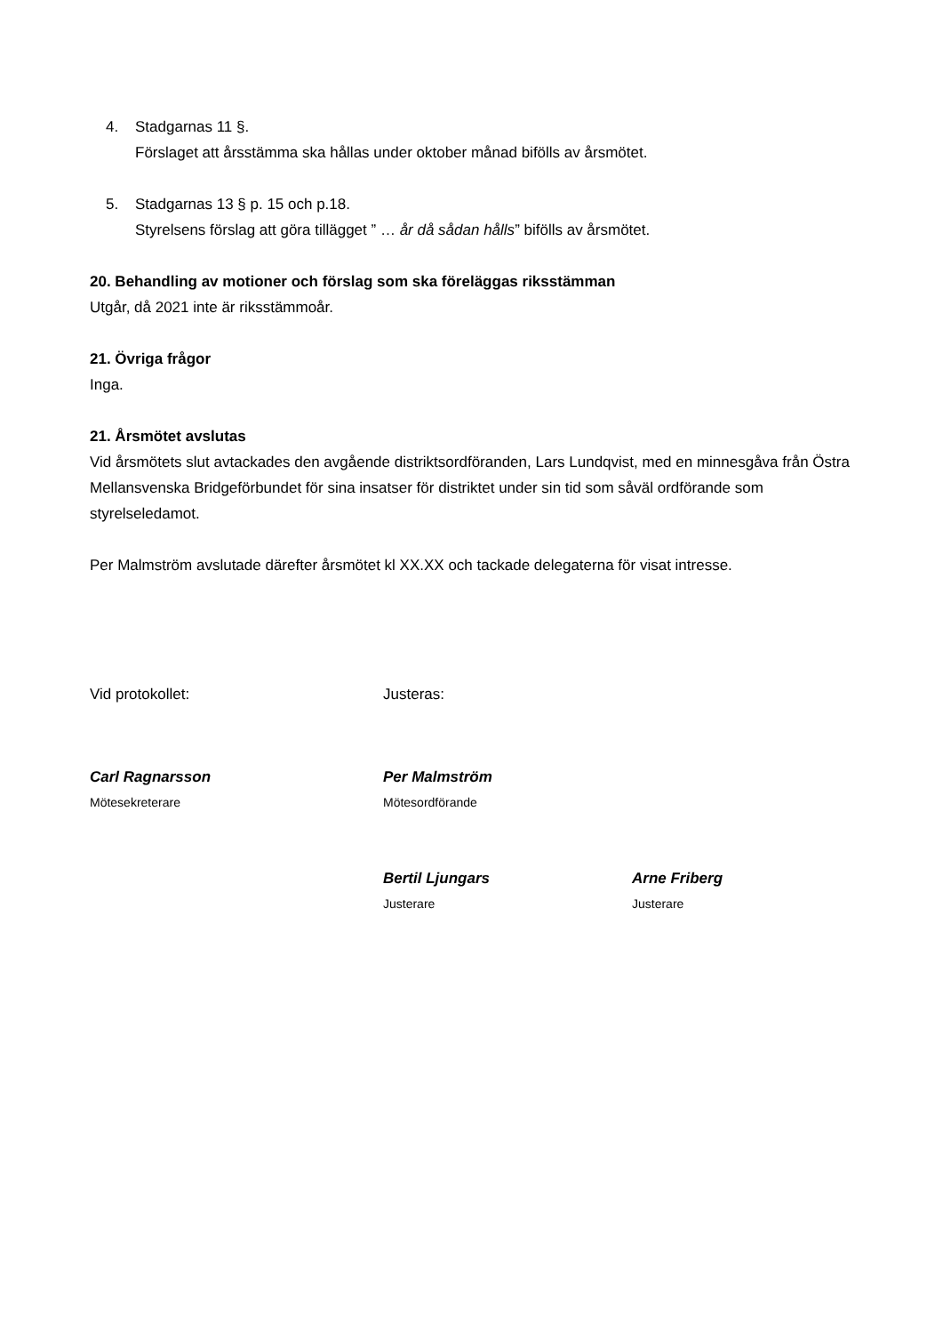4. Stadgarnas 11 §.
Förslaget att årsstämma ska hållas under oktober månad bifölls av årsmötet.
5. Stadgarnas 13 § p. 15 och p.18.
Styrelsens förslag att göra tillägget ” … år då sådan hålls” bifölls av årsmötet.
20. Behandling av motioner och förslag som ska föreläggas riksstämman
Utgår, då 2021 inte är riksstämmoår.
21. Övriga frågor
Inga.
21. Årsmötet avslutas
Vid årsmötets slut avtackades den avgående distriktsordföranden, Lars Lundqvist, med en minnesgåva från Östra Mellansvenska Bridgeförbundet för sina insatser för distriktet under sin tid som såväl ordförande som styrelseledamot.
Per Malmström avslutade därefter årsmötet kl XX.XX och tackade delegaterna för visat intresse.
Vid protokollet: Justeras:
Carl Ragnarsson
Mötesekreterare
Per Malmström
Mötesordförande
Bertil Ljungars
Justerare
Arne Friberg
Justerare